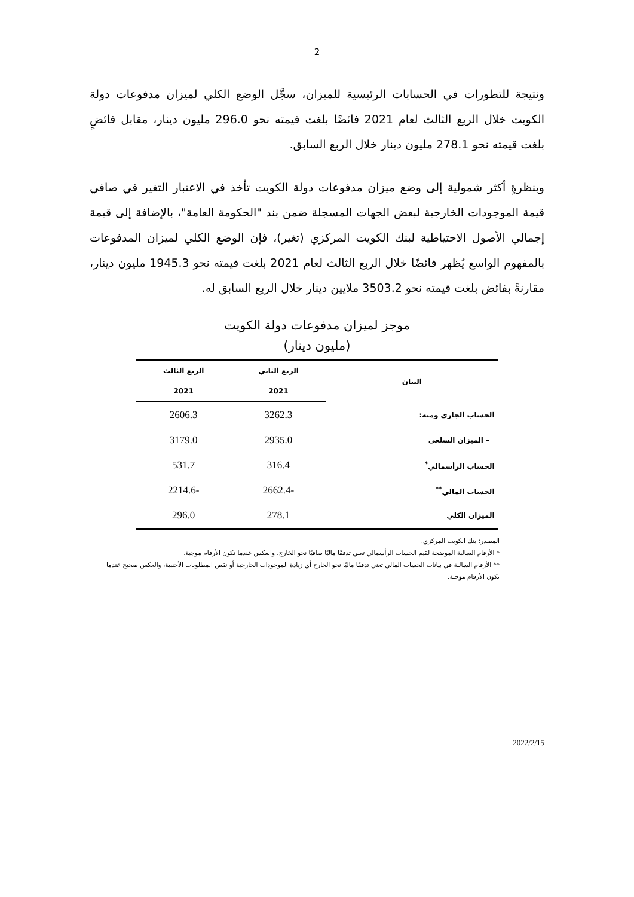2
ونتيجة للتطورات في الحسابات الرئيسية للميزان، سجَّل الوضع الكلي لميزان مدفوعات دولة الكويت خلال الربع الثالث لعام 2021 فائضًا بلغت قيمته نحو 296.0 مليون دينار، مقابل فائضٍ بلغت قيمته نحو 278.1 مليون دينار خلال الربع السابق.
وبنظرةٍ أكثر شمولية إلى وضع ميزان مدفوعات دولة الكويت تأخذ في الاعتبار التغير في صافي قيمة الموجودات الخارجية لبعض الجهات المسجلة ضمن بند "الحكومة العامة"، بالإضافة إلى قيمة إجمالي الأصول الاحتياطية لبنك الكويت المركزي (تغير)، فإن الوضع الكلي لميزان المدفوعات بالمفهوم الواسع يُظهر فائضًا خلال الربع الثالث لعام 2021 بلغت قيمته نحو 1945.3 مليون دينار، مقارنةً بفائض بلغت قيمته نحو 3503.2 ملايين دينار خلال الربع السابق له.
موجز لميزان مدفوعات دولة الكويت
(مليون دينار)
| البيان | الربع الثاني | الربع الثالث |
| --- | --- | --- |
| | 2021 | 2021 |
| الحساب الجاري ومنه: | 3262.3 | 2606.3 |
| – الميزان السلعي | 2935.0 | 3179.0 |
| الحساب الرأسمالي<sup>*</sup> | 316.4 | 531.7 |
| الحساب المالي<sup>**</sup> | -2662.4 | -2214.6 |
| الميزان الكلي | 278.1 | 296.0 |
المصدر: بنك الكويت المركزي.
* الأرقام السالبة الموضحة لقيم الحساب الرأسمالي تعني تدفقًا ماليًا صافيًا نحو الخارج، والعكس عندما تكون الأرقام موجبة.
** الأرقام السالبة في بيانات الحساب المالي تعني تدفقًا ماليًا نحو الخارج أي زيادة الموجودات الخارجية أو نقص المطلوبات الأجنبية، والعكس صحيح عندما تكون الأرقام موجبة.
2022/2/15